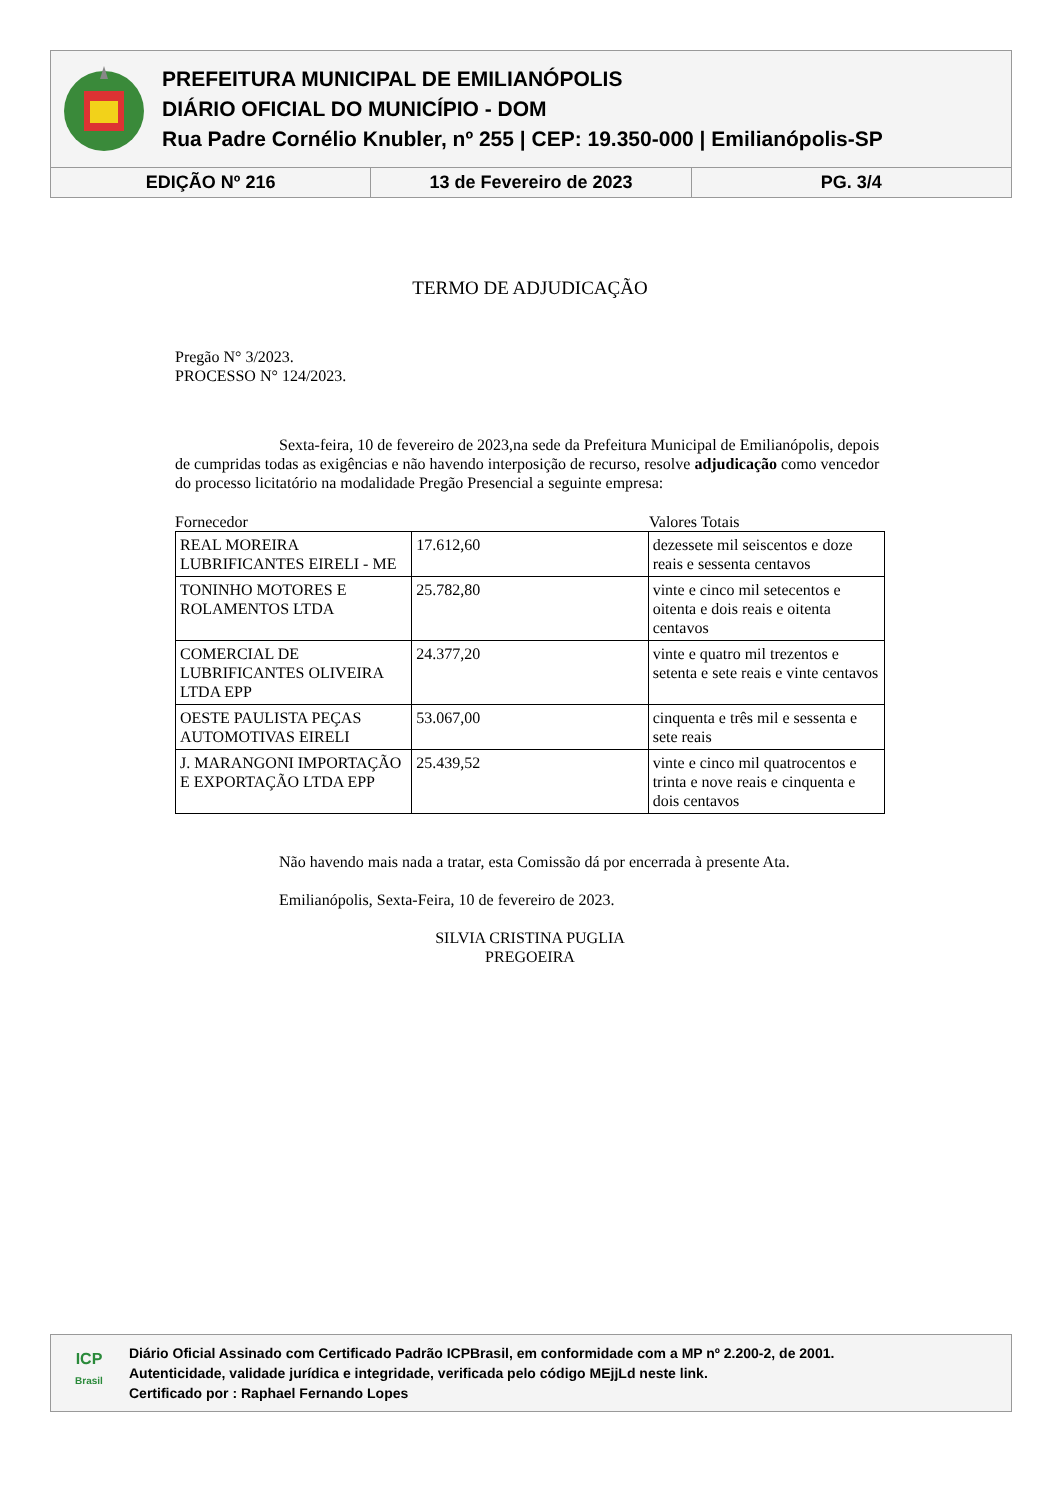PREFEITURA MUNICIPAL DE EMILIANÓPOLIS
DIÁRIO OFICIAL DO MUNICÍPIO - DOM
Rua Padre Cornélio Knubler, nº 255 | CEP: 19.350-000 | Emilianópolis-SP
EDIÇÃO Nº 216 13 de Fevereiro de 2023 PG. 3/4
TERMO DE ADJUDICAÇÃO
Pregão N° 3/2023.
PROCESSO N° 124/2023.
Sexta-feira, 10 de fevereiro de 2023,na sede da Prefeitura Municipal de Emilianópolis, depois de cumpridas todas as exigências e não havendo interposição de recurso, resolve adjudicação como vencedor do processo licitatório na modalidade Pregão Presencial a seguinte empresa:
Fornecedor Valores Totais
| REAL MOREIRA LUBRIFICANTES EIRELI - ME | 17.612,60 | dezessete mil seiscentos e doze reais e sessenta centavos |
| TONINHO MOTORES E ROLAMENTOS LTDA | 25.782,80 | vinte e cinco mil setecentos e oitenta e dois reais e oitenta centavos |
| COMERCIAL DE LUBRIFICANTES OLIVEIRA LTDA EPP | 24.377,20 | vinte e quatro mil trezentos e setenta e sete reais e vinte centavos |
| OESTE PAULISTA PEÇAS AUTOMOTIVAS EIRELI | 53.067,00 | cinquenta e três mil e sessenta e sete reais |
| J. MARANGONI IMPORTAÇÃO E EXPORTAÇÃO LTDA EPP | 25.439,52 | vinte e cinco mil quatrocentos e trinta e nove reais e cinquenta e dois centavos |
Não havendo mais nada a tratar, esta Comissão dá por encerrada à presente Ata.
Emilianópolis, Sexta-Feira, 10 de fevereiro de 2023.
SILVIA CRISTINA PUGLIA
PREGOEIRA
ICP
Brasil
Diário Oficial Assinado com Certificado Padrão ICPBrasil, em conformidade com a MP nº 2.200-2, de 2001.
Autenticidade, validade jurídica e integridade, verificada pelo código MEjjLd neste link.
Certificado por : Raphael Fernando Lopes